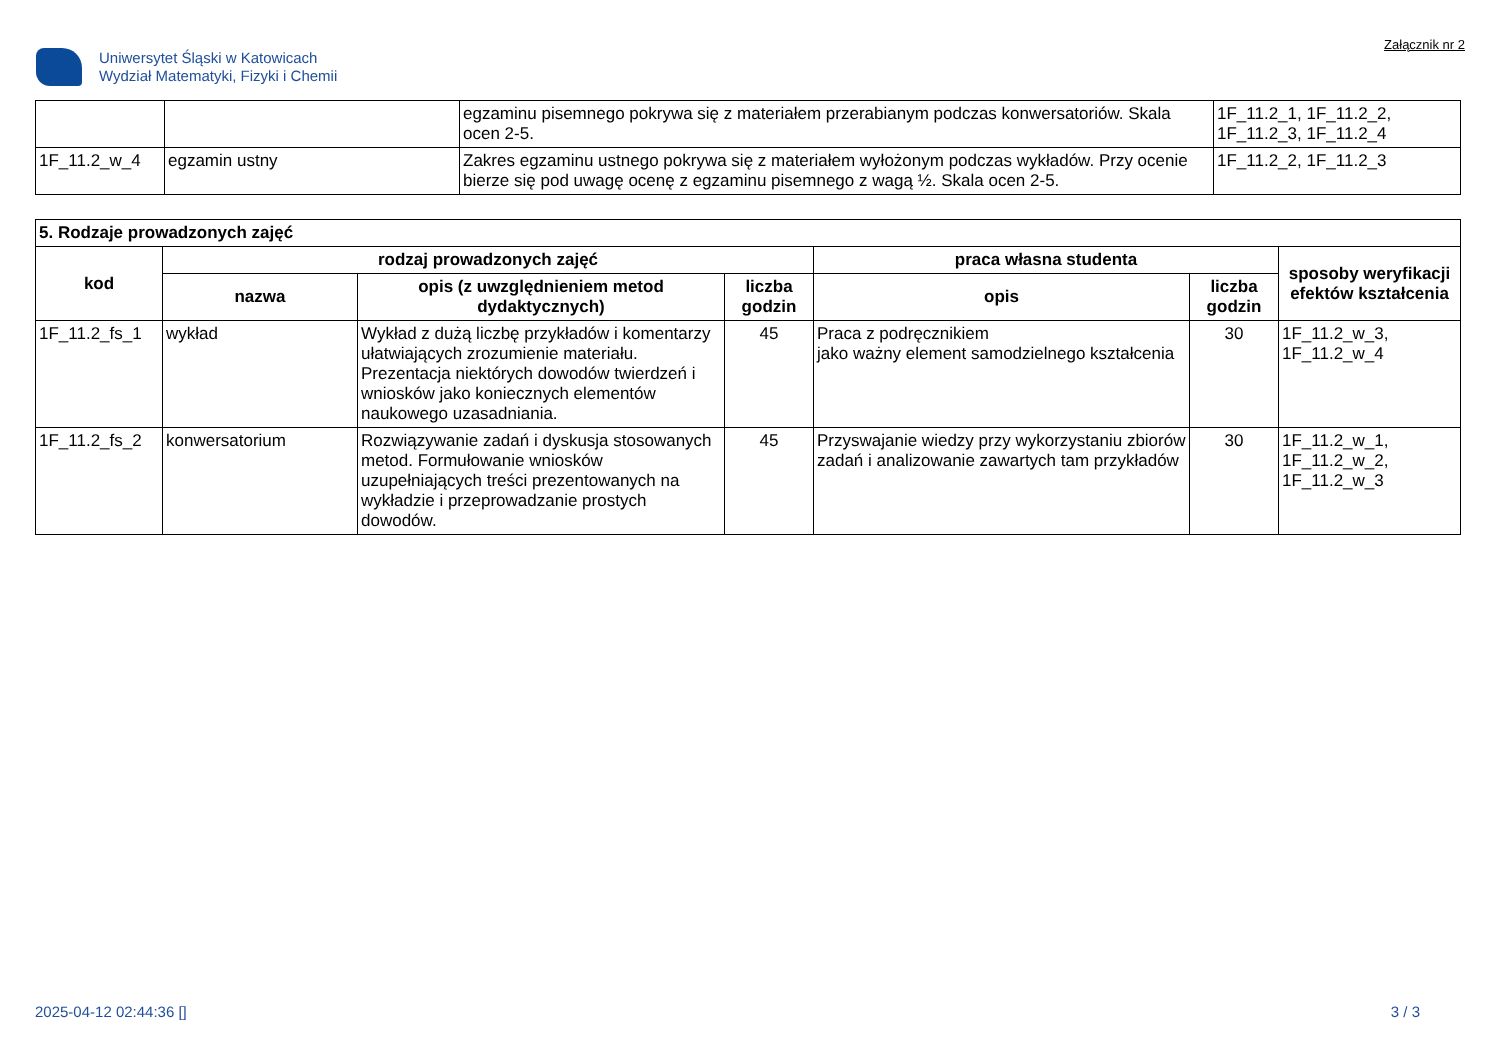Uniwersytet Śląski w Katowicach
Wydział Matematyki, Fizyki i Chemii
Załącznik nr 2
| | | egzaminu pisemnego pokrywa się z materiałem przerabianym podczas konwersatoriów. Skala ocen 2-5. | 1F_11.2_1, 1F_11.2_2, 1F_11.2_3, 1F_11.2_4 |
| 1F_11.2_w_4 | egzamin ustny | Zakres egzaminu ustnego pokrywa się z materiałem wyłożonym podczas wykładów. Przy ocenie bierze się pod uwagę ocenę z egzaminu pisemnego z wagą ½. Skala ocen 2-5. | 1F_11.2_2, 1F_11.2_3 |
| 5. Rodzaje prowadzonych zajęć | | | | | | |
| --- | --- | --- | --- | --- | --- | --- |
| kod | rodzaj prowadzonych zajęć | | | praca własna studenta | | sposoby weryfikacji efektów kształcenia |
| | nazwa | opis (z uwzględnieniem metod dydaktycznych) | liczba godzin | opis | liczba godzin | |
| 1F_11.2_fs_1 | wykład | Wykład z dużą liczbę przykładów i komentarzy ułatwiających zrozumienie materiału. Prezentacja niektórych dowodów twierdzeń i wniosków jako koniecznych elementów naukowego uzasadniania. | 45 | Praca z podręcznikiem jako ważny element samodzielnego kształcenia | 30 | 1F_11.2_w_3, 1F_11.2_w_4 |
| 1F_11.2_fs_2 | konwersatorium | Rozwiązywanie zadań i dyskusja stosowanych metod. Formułowanie wniosków uzupełniających treści prezentowanych na wykładzie i przeprowadzanie prostych dowodów. | 45 | Przyswajanie wiedzy przy wykorzystaniu zbiorów zadań i analizowanie zawartych tam przykładów | 30 | 1F_11.2_w_1, 1F_11.2_w_2, 1F_11.2_w_3 |
2025-04-12 02:44:36 [] 3 / 3